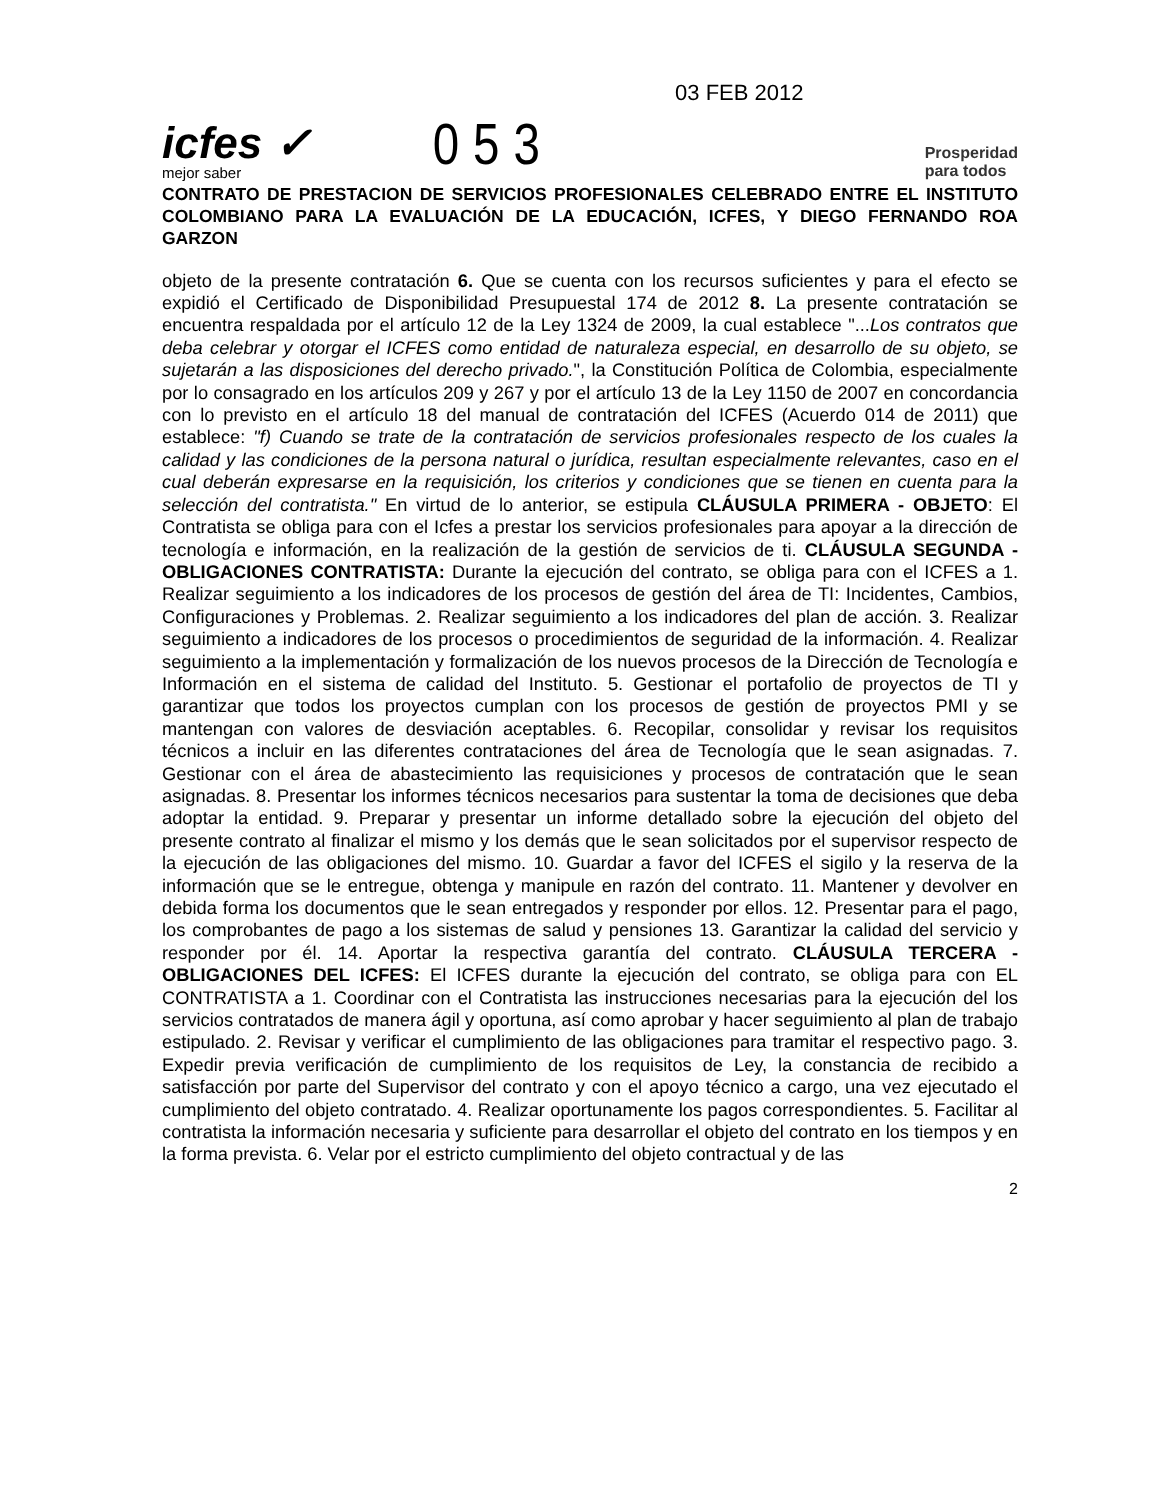icfes ✓
mejor saber
053
03 FEB 2012
Prosperidad
para todos
CONTRATO DE PRESTACION DE SERVICIOS PROFESIONALES CELEBRADO ENTRE EL INSTITUTO COLOMBIANO PARA LA EVALUACIÓN DE LA EDUCACIÓN, ICFES, Y DIEGO FERNANDO ROA GARZON
objeto de la presente contratación 6. Que se cuenta con los recursos suficientes y para el efecto se expidió el Certificado de Disponibilidad Presupuestal 174 de 2012 8. La presente contratación se encuentra respaldada por el artículo 12 de la Ley 1324 de 2009, la cual establece "...Los contratos que deba celebrar y otorgar el ICFES como entidad de naturaleza especial, en desarrollo de su objeto, se sujetarán a las disposiciones del derecho privado.", la Constitución Política de Colombia, especialmente por lo consagrado en los artículos 209 y 267 y por el artículo 13 de la Ley 1150 de 2007 en concordancia con lo previsto en el artículo 18 del manual de contratación del ICFES (Acuerdo 014 de 2011) que establece: "f) Cuando se trate de la contratación de servicios profesionales respecto de los cuales la calidad y las condiciones de la persona natural o jurídica, resultan especialmente relevantes, caso en el cual deberán expresarse en la requisición, los criterios y condiciones que se tienen en cuenta para la selección del contratista." En virtud de lo anterior, se estipula CLÁUSULA PRIMERA - OBJETO: El Contratista se obliga para con el Icfes a prestar los servicios profesionales para apoyar a la dirección de tecnología e información, en la realización de la gestión de servicios de ti. CLÁUSULA SEGUNDA - OBLIGACIONES CONTRATISTA: Durante la ejecución del contrato, se obliga para con el ICFES a 1. Realizar seguimiento a los indicadores de los procesos de gestión del área de TI: Incidentes, Cambios, Configuraciones y Problemas. 2. Realizar seguimiento a los indicadores del plan de acción. 3. Realizar seguimiento a indicadores de los procesos o procedimientos de seguridad de la información. 4. Realizar seguimiento a la implementación y formalización de los nuevos procesos de la Dirección de Tecnología e Información en el sistema de calidad del Instituto. 5. Gestionar el portafolio de proyectos de TI y garantizar que todos los proyectos cumplan con los procesos de gestión de proyectos PMI y se mantengan con valores de desviación aceptables. 6. Recopilar, consolidar y revisar los requisitos técnicos a incluir en las diferentes contrataciones del área de Tecnología que le sean asignadas. 7. Gestionar con el área de abastecimiento las requisiciones y procesos de contratación que le sean asignadas. 8. Presentar los informes técnicos necesarios para sustentar la toma de decisiones que deba adoptar la entidad. 9. Preparar y presentar un informe detallado sobre la ejecución del objeto del presente contrato al finalizar el mismo y los demás que le sean solicitados por el supervisor respecto de la ejecución de las obligaciones del mismo. 10. Guardar a favor del ICFES el sigilo y la reserva de la información que se le entregue, obtenga y manipule en razón del contrato. 11. Mantener y devolver en debida forma los documentos que le sean entregados y responder por ellos. 12. Presentar para el pago, los comprobantes de pago a los sistemas de salud y pensiones 13. Garantizar la calidad del servicio y responder por él. 14. Aportar la respectiva garantía del contrato. CLÁUSULA TERCERA - OBLIGACIONES DEL ICFES: El ICFES durante la ejecución del contrato, se obliga para con EL CONTRATISTA a 1. Coordinar con el Contratista las instrucciones necesarias para la ejecución del los servicios contratados de manera ágil y oportuna, así como aprobar y hacer seguimiento al plan de trabajo estipulado. 2. Revisar y verificar el cumplimiento de las obligaciones para tramitar el respectivo pago. 3. Expedir previa verificación de cumplimiento de los requisitos de Ley, la constancia de recibido a satisfacción por parte del Supervisor del contrato y con el apoyo técnico a cargo, una vez ejecutado el cumplimiento del objeto contratado. 4. Realizar oportunamente los pagos correspondientes. 5. Facilitar al contratista la información necesaria y suficiente para desarrollar el objeto del contrato en los tiempos y en la forma prevista. 6. Velar por el estricto cumplimiento del objeto contractual y de las
2